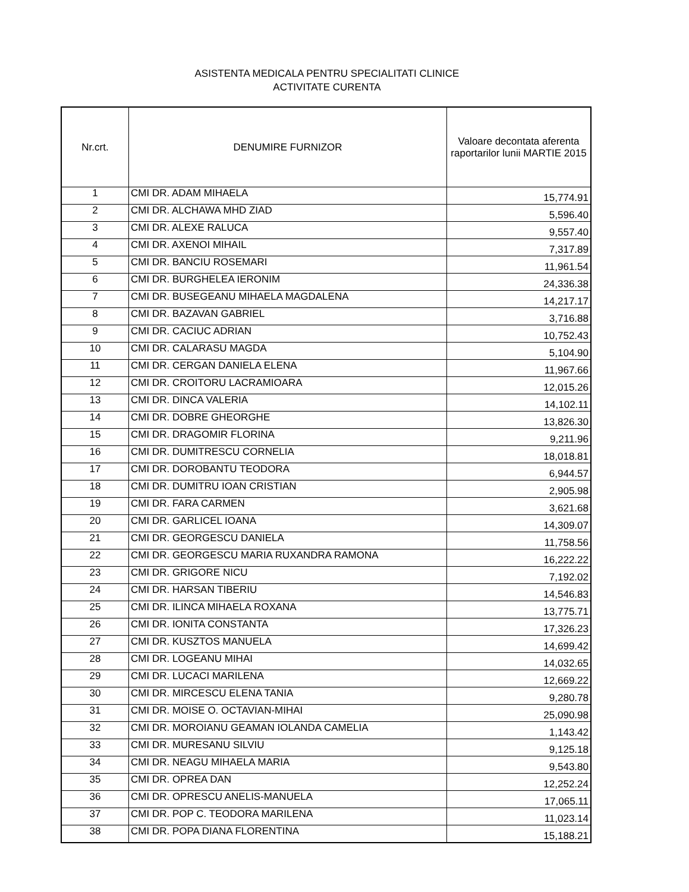ASISTENTA MEDICALA PENTRU SPECIALITATI CLINICE
ACTIVITATE CURENTA
| Nr.crt. | DENUMIRE FURNIZOR | Valoare decontata aferenta raportarilor lunii MARTIE 2015 |
| --- | --- | --- |
| 1 | CMI DR. ADAM MIHAELA | 15,774.91 |
| 2 | CMI DR. ALCHAWA MHD ZIAD | 5,596.40 |
| 3 | CMI DR. ALEXE RALUCA | 9,557.40 |
| 4 | CMI DR. AXENOI MIHAIL | 7,317.89 |
| 5 | CMI DR. BANCIU ROSEMARI | 11,961.54 |
| 6 | CMI DR. BURGHELEA IERONIM | 24,336.38 |
| 7 | CMI DR. BUSEGEANU MIHAELA MAGDALENA | 14,217.17 |
| 8 | CMI DR. BAZAVAN GABRIEL | 3,716.88 |
| 9 | CMI DR. CACIUC ADRIAN | 10,752.43 |
| 10 | CMI DR. CALARASU MAGDA | 5,104.90 |
| 11 | CMI DR. CERGAN DANIELA ELENA | 11,967.66 |
| 12 | CMI DR. CROITORU LACRAMIOARA | 12,015.26 |
| 13 | CMI DR. DINCA VALERIA | 14,102.11 |
| 14 | CMI DR. DOBRE GHEORGHE | 13,826.30 |
| 15 | CMI DR. DRAGOMIR FLORINA | 9,211.96 |
| 16 | CMI DR. DUMITRESCU CORNELIA | 18,018.81 |
| 17 | CMI DR. DOROBANTU TEODORA | 6,944.57 |
| 18 | CMI DR. DUMITRU IOAN CRISTIAN | 2,905.98 |
| 19 | CMI DR. FARA CARMEN | 3,621.68 |
| 20 | CMI DR. GARLICEL IOANA | 14,309.07 |
| 21 | CMI DR. GEORGESCU DANIELA | 11,758.56 |
| 22 | CMI DR. GEORGESCU MARIA RUXANDRA RAMONA | 16,222.22 |
| 23 | CMI DR. GRIGORE NICU | 7,192.02 |
| 24 | CMI DR. HARSAN TIBERIU | 14,546.83 |
| 25 | CMI DR. ILINCA MIHAELA ROXANA | 13,775.71 |
| 26 | CMI DR. IONITA CONSTANTA | 17,326.23 |
| 27 | CMI DR. KUSZTOS MANUELA | 14,699.42 |
| 28 | CMI DR. LOGEANU MIHAI | 14,032.65 |
| 29 | CMI DR. LUCACI MARILENA | 12,669.22 |
| 30 | CMI DR. MIRCESCU ELENA TANIA | 9,280.78 |
| 31 | CMI DR. MOISE O. OCTAVIAN-MIHAI | 25,090.98 |
| 32 | CMI DR. MOROIANU GEAMAN IOLANDA CAMELIA | 1,143.42 |
| 33 | CMI DR. MURESANU SILVIU | 9,125.18 |
| 34 | CMI DR. NEAGU MIHAELA MARIA | 9,543.80 |
| 35 | CMI DR. OPREA DAN | 12,252.24 |
| 36 | CMI DR. OPRESCU ANELIS-MANUELA | 17,065.11 |
| 37 | CMI DR. POP C. TEODORA MARILENA | 11,023.14 |
| 38 | CMI DR. POPA DIANA FLORENTINA | 15,188.21 |